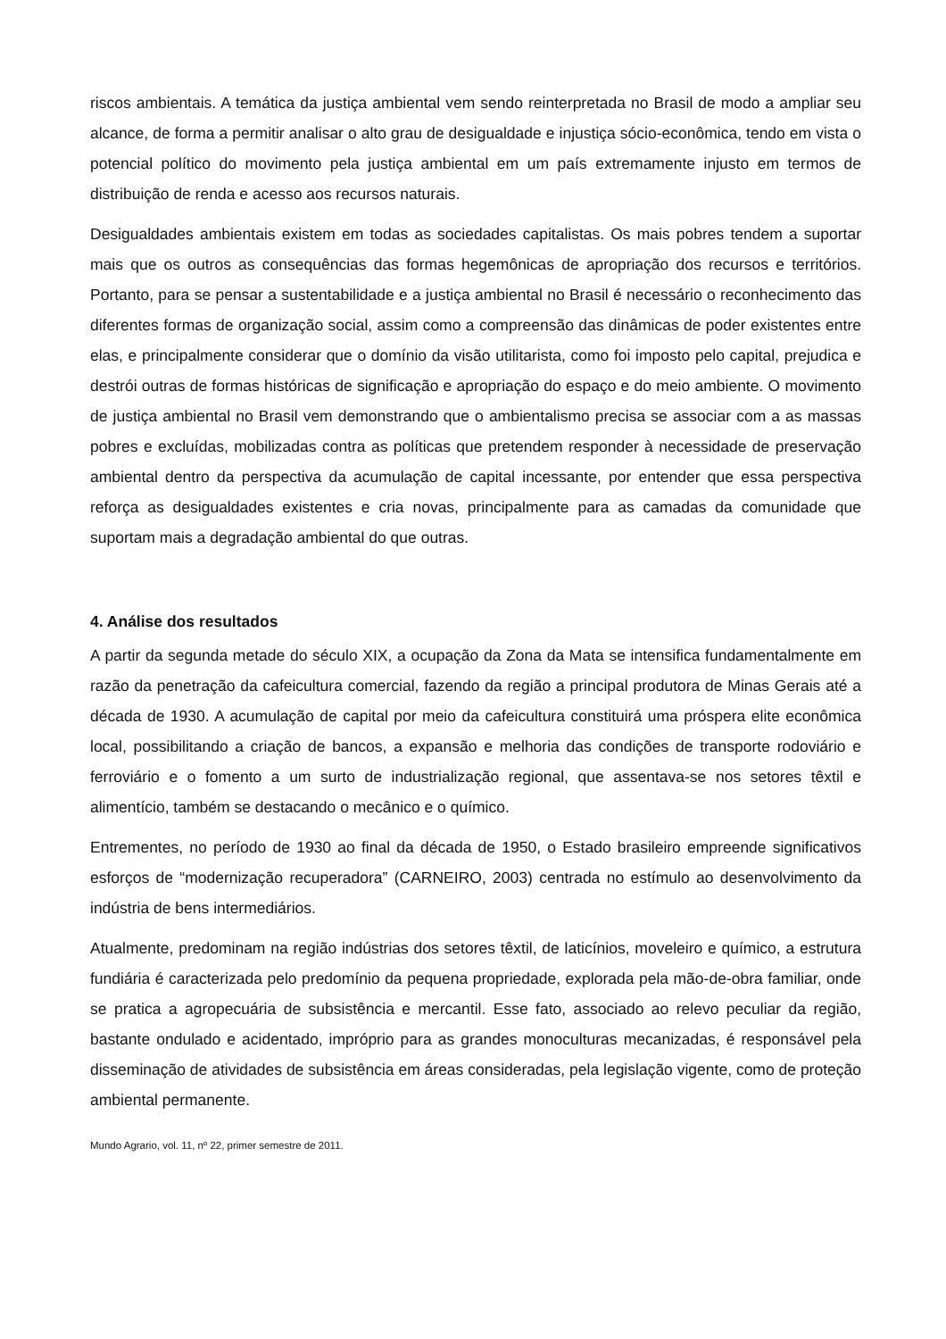riscos ambientais. A temática da justiça ambiental vem sendo reinterpretada no Brasil de modo a ampliar seu alcance, de forma a permitir analisar o alto grau de desigualdade e injustiça sócio-econômica, tendo em vista o potencial político do movimento pela justiça ambiental em um país extremamente injusto em termos de distribuição de renda e acesso aos recursos naturais.
Desigualdades ambientais existem em todas as sociedades capitalistas. Os mais pobres tendem a suportar mais que os outros as consequências das formas hegemônicas de apropriação dos recursos e territórios. Portanto, para se pensar a sustentabilidade e a justiça ambiental no Brasil é necessário o reconhecimento das diferentes formas de organização social, assim como a compreensão das dinâmicas de poder existentes entre elas, e principalmente considerar que o domínio da visão utilitarista, como foi imposto pelo capital, prejudica e destrói outras de formas históricas de significação e apropriação do espaço e do meio ambiente. O movimento de justiça ambiental no Brasil vem demonstrando que o ambientalismo precisa se associar com a as massas pobres e excluídas, mobilizadas contra as políticas que pretendem responder à necessidade de preservação ambiental dentro da perspectiva da acumulação de capital incessante, por entender que essa perspectiva reforça as desigualdades existentes e cria novas, principalmente para as camadas da comunidade que suportam mais a degradação ambiental do que outras.
4. Análise dos resultados
A partir da segunda metade do século XIX, a ocupação da Zona da Mata se intensifica fundamentalmente em razão da penetração da cafeicultura comercial, fazendo da região a principal produtora de Minas Gerais até a década de 1930. A acumulação de capital por meio da cafeicultura constituirá uma próspera elite econômica local, possibilitando a criação de bancos, a expansão e melhoria das condições de transporte rodoviário e ferroviário e o fomento a um surto de industrialização regional, que assentava-se nos setores têxtil e alimentício, também se destacando o mecânico e o químico.
Entrementes, no período de 1930 ao final da década de 1950, o Estado brasileiro empreende significativos esforços de “modernização recuperadora” (CARNEIRO, 2003) centrada no estímulo ao desenvolvimento da indústria de bens intermediários.
Atualmente, predominam na região indústrias dos setores têxtil, de laticínios, moveleiro e químico, a estrutura fundiária é caracterizada pelo predomínio da pequena propriedade, explorada pela mão-de-obra familiar, onde se pratica a agropecuária de subsistência e mercantil. Esse fato, associado ao relevo peculiar da região, bastante ondulado e acidentado, impróprio para as grandes monoculturas mecanizadas, é responsável pela disseminação de atividades de subsistência em áreas consideradas, pela legislação vigente, como de proteção ambiental permanente.
Mundo Agrario, vol. 11, nº 22, primer semestre de 2011.